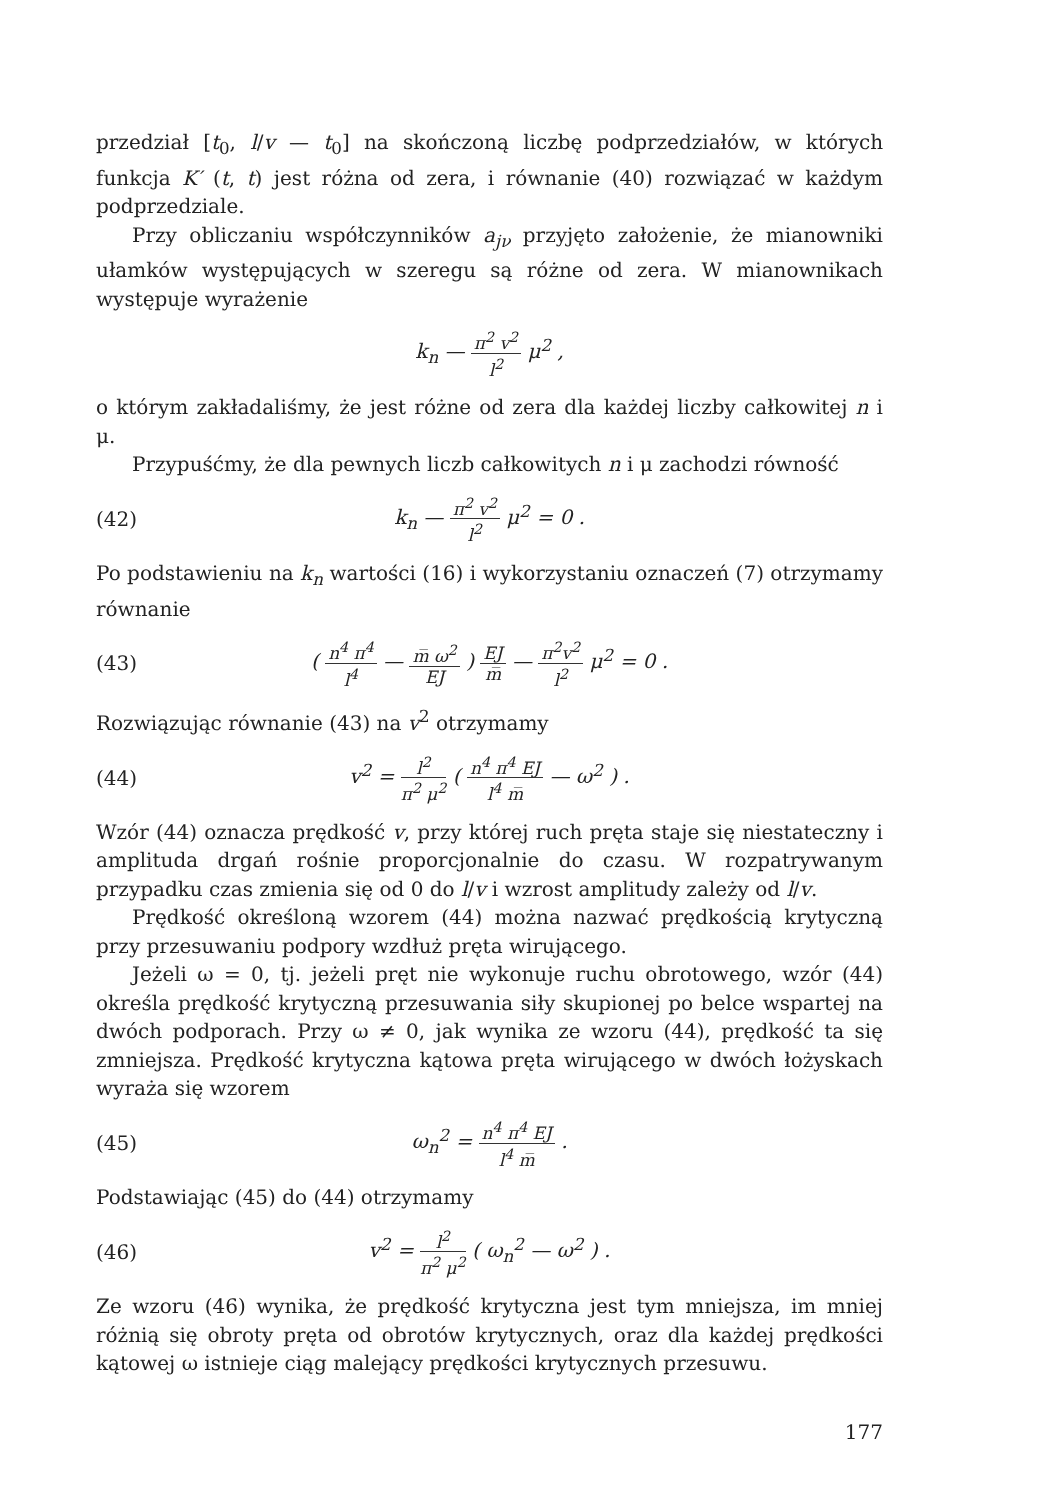przedział [t<sub>0</sub>, l/v — t<sub>0</sub>] na skończoną liczbę podprzedziałów, w których funkcja K′ (t, t) jest różna od zera, i równanie (40) rozwiązać w każdym podprzedziale.
Przy obliczaniu współczynników a<sub>jν</sub> przyjęto założenie, że mianowniki ułamków występujących w szeregu są różne od zera. W mianownikach występuje wyrażenie
k<sub>n</sub> — π<sup>2</sup> v<sup>2</sup> l<sup>2</sup> μ<sup>2</sup> ,
o którym zakładaliśmy, że jest różne od zera dla każdej liczby całkowitej n i μ.
Przypuśćmy, że dla pewnych liczb całkowitych n i μ zachodzi równość
(42) k<sub>n</sub> — π<sup>2</sup> v<sup>2</sup> l<sup>2</sup> μ<sup>2</sup> = 0 .
Po podstawieniu na k<sub>n</sub> wartości (16) i wykorzystaniu oznaczeń (7) otrzymamy równanie
(43)
( n<sup>4</sup> π<sup>4</sup> l<sup>4</sup> — m̅ ω<sup>2</sup> EJ ) EJ m̅ — π<sup>2</sup>v<sup>2</sup> l<sup>2</sup> μ<sup>2</sup> = 0 .
Rozwiązując równanie (43) na v<sup>2</sup> otrzymamy
(44)
v<sup>2</sup> = l<sup>2</sup> π<sup>2</sup> μ<sup>2</sup> ( n<sup>4</sup> π<sup>4</sup> EJ l<sup>4</sup> m̅ — ω<sup>2</sup> ) .
Wzór (44) oznacza prędkość v, przy której ruch pręta staje się niestateczny i amplituda drgań rośnie proporcjonalnie do czasu. W rozpatrywanym przypadku czas zmienia się od 0 do l/v i wzrost amplitudy zależy od l/v.
Prędkość określoną wzorem (44) można nazwać prędkością krytyczną przy przesuwaniu podpory wzdłuż pręta wirującego.
Jeżeli ω = 0, tj. jeżeli pręt nie wykonuje ruchu obrotowego, wzór (44) określa prędkość krytyczną przesuwania siły skupionej po belce wspartej na dwóch podporach. Przy ω ≠ 0, jak wynika ze wzoru (44), prędkość ta się zmniejsza. Prędkość krytyczna kątowa pręta wirującego w dwóch łożyskach wyraża się wzorem
(45) ω<sub>n</sub><sup>2</sup> = n<sup>4</sup> π<sup>4</sup> EJ l<sup>4</sup> m̅ .
Podstawiając (45) do (44) otrzymamy
(46) v<sup>2</sup> = l<sup>2</sup> π<sup>2</sup> μ<sup>2</sup> ( ω<sub>n</sub><sup>2</sup> — ω<sup>2</sup> ) .
Ze wzoru (46) wynika, że prędkość krytyczna jest tym mniejsza, im mniej różnią się obroty pręta od obrotów krytycznych, oraz dla każdej prędkości kątowej ω istnieje ciąg malejący prędkości krytycznych przesuwu.
177